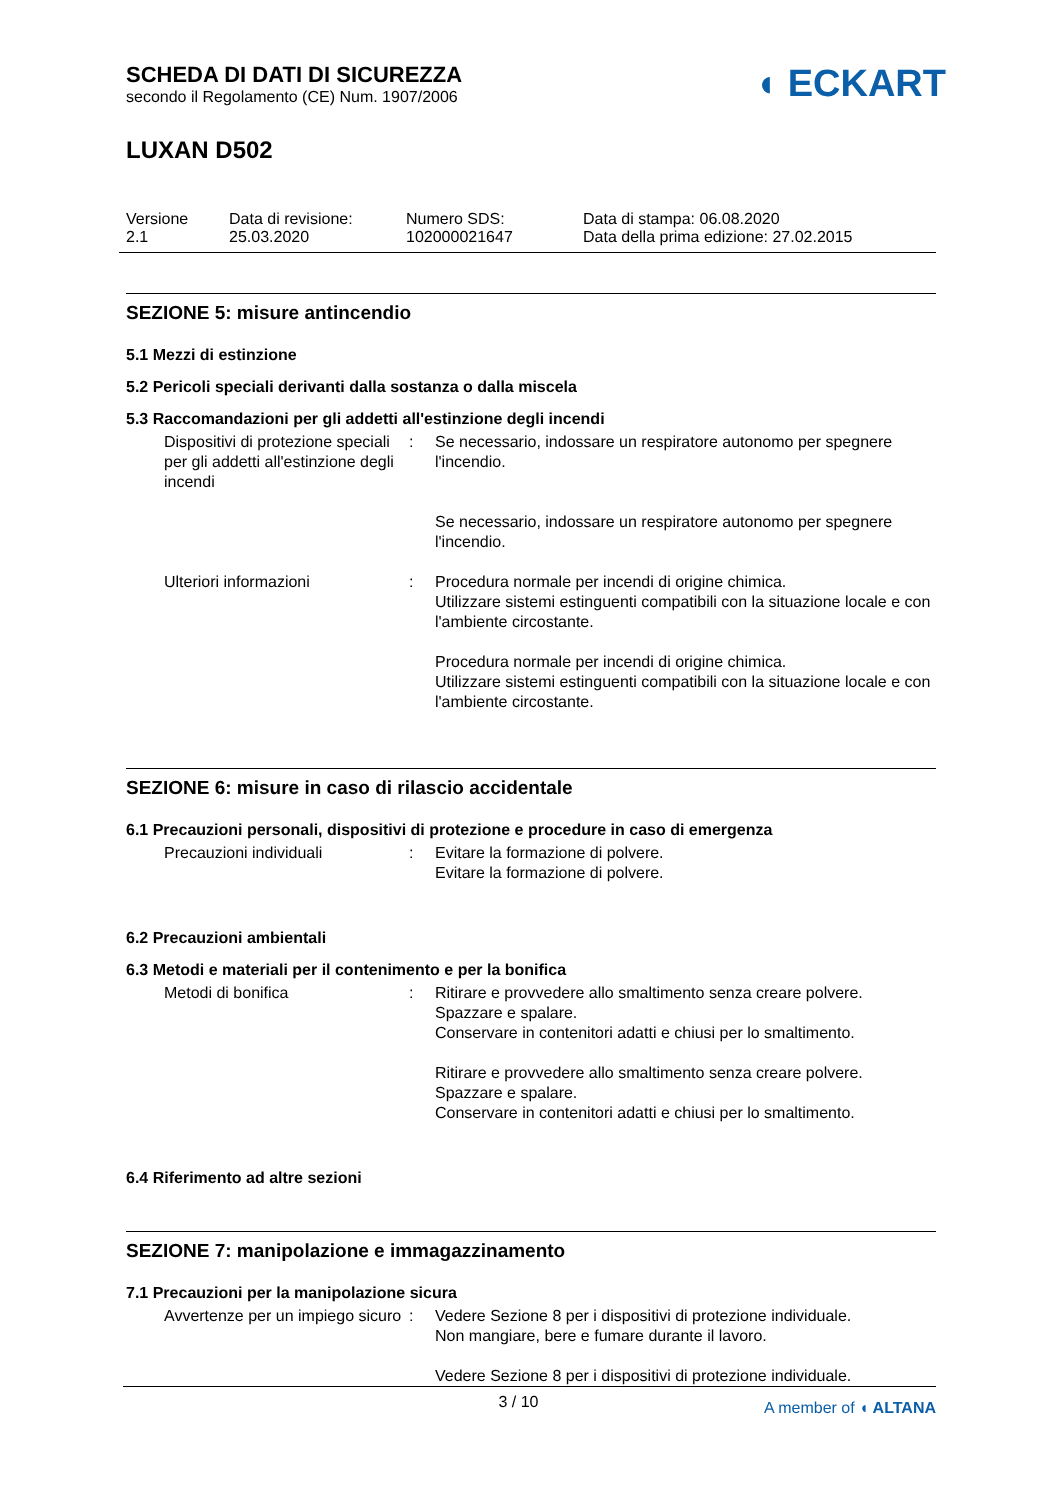◖ ECKART
SCHEDA DI DATI DI SICUREZZA
secondo il Regolamento (CE) Num. 1907/2006
LUXAN D502
Versione
2.1
Data di revisione:
25.03.2020
Numero SDS:
102000021647
Data di stampa: 06.08.2020
Data della prima edizione: 27.02.2015
SEZIONE 5: misure antincendio
5.1 Mezzi di estinzione
5.2 Pericoli speciali derivanti dalla sostanza o dalla miscela
5.3 Raccomandazioni per gli addetti all'estinzione degli incendi
Dispositivi di protezione speciali per gli addetti all'estinzione degli incendi
: Se necessario, indossare un respiratore autonomo per spegnere l'incendio.
Se necessario, indossare un respiratore autonomo per spegnere l'incendio.
Ulteriori informazioni : Procedura normale per incendi di origine chimica.
Utilizzare sistemi estinguenti compatibili con la situazione locale e con l'ambiente circostante.
Procedura normale per incendi di origine chimica.
Utilizzare sistemi estinguenti compatibili con la situazione locale e con l'ambiente circostante.
SEZIONE 6: misure in caso di rilascio accidentale
6.1 Precauzioni personali, dispositivi di protezione e procedure in caso di emergenza
Precauzioni individuali : Evitare la formazione di polvere.
Evitare la formazione di polvere.
6.2 Precauzioni ambientali
6.3 Metodi e materiali per il contenimento e per la bonifica
Metodi di bonifica : Ritirare e provvedere allo smaltimento senza creare polvere.
Spazzare e spalare.
Conservare in contenitori adatti e chiusi per lo smaltimento.
Ritirare e provvedere allo smaltimento senza creare polvere.
Spazzare e spalare.
Conservare in contenitori adatti e chiusi per lo smaltimento.
6.4 Riferimento ad altre sezioni
SEZIONE 7: manipolazione e immagazzinamento
7.1 Precauzioni per la manipolazione sicura
Avvertenze per un impiego sicuro
: Vedere Sezione 8 per i dispositivi di protezione individuale.
Non mangiare, bere e fumare durante il lavoro.
Vedere Sezione 8 per i dispositivi di protezione individuale.
3 / 10
A member of ◖ ALTANA